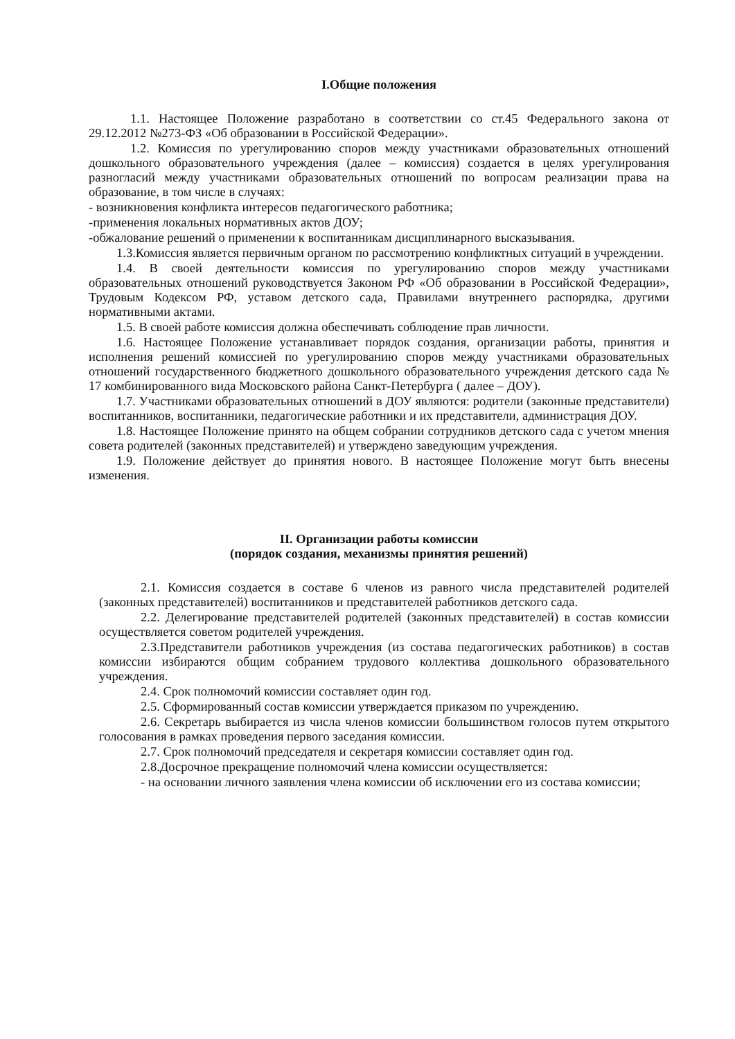I.Общие положения
1.1. Настоящее Положение разработано в соответствии со ст.45 Федерального закона от 29.12.2012 №273-ФЗ «Об образовании в Российской Федерации».
1.2. Комиссия по урегулированию споров между участниками образовательных отношений дошкольного образовательного учреждения (далее – комиссия) создается в целях урегулирования разногласий между участниками образовательных отношений по вопросам реализации права на образование, в том числе в случаях:
- возникновения конфликта интересов педагогического работника;
-применения локальных нормативных актов ДОУ;
-обжалование решений о применении к воспитанникам дисциплинарного высказывания.
1.3.Комиссия является первичным органом по рассмотрению конфликтных ситуаций в учреждении.
1.4. В своей деятельности комиссия по урегулированию споров между участниками образовательных отношений руководствуется Законом РФ «Об образовании в Российской Федерации», Трудовым Кодексом РФ, уставом детского сада, Правилами внутреннего распорядка, другими нормативными актами.
1.5. В своей работе комиссия должна обеспечивать соблюдение прав личности.
1.6. Настоящее Положение устанавливает порядок создания, организации работы, принятия и исполнения решений комиссией по урегулированию споров между участниками образовательных отношений государственного бюджетного дошкольного образовательного учреждения детского сада № 17 комбинированного вида Московского района Санкт-Петербурга ( далее – ДОУ).
1.7. Участниками образовательных отношений в ДОУ являются: родители (законные представители) воспитанников, воспитанники, педагогические работники и их представители, администрация ДОУ.
1.8. Настоящее Положение принято на общем собрании сотрудников детского сада с учетом мнения совета родителей (законных представителей) и утверждено заведующим учреждения.
1.9. Положение действует до принятия нового. В настоящее Положение могут быть внесены изменения.
II. Организации работы комиссии
(порядок создания, механизмы принятия решений)
2.1. Комиссия создается в составе 6 членов из равного числа представителей родителей (законных представителей) воспитанников и представителей работников детского сада.
2.2. Делегирование представителей родителей (законных представителей) в состав комиссии осуществляется советом родителей учреждения.
2.3.Представители работников учреждения (из состава педагогических работников) в состав комиссии избираются общим собранием трудового коллектива дошкольного образовательного учреждения.
2.4. Срок полномочий комиссии составляет один год.
2.5. Сформированный состав комиссии утверждается приказом по учреждению.
2.6. Секретарь выбирается из числа членов комиссии большинством голосов путем открытого голосования в рамках проведения первого заседания комиссии.
2.7. Срок полномочий председателя и секретаря комиссии составляет один год.
2.8.Досрочное прекращение полномочий члена комиссии осуществляется:
- на основании личного заявления члена комиссии об исключении его из состава комиссии;